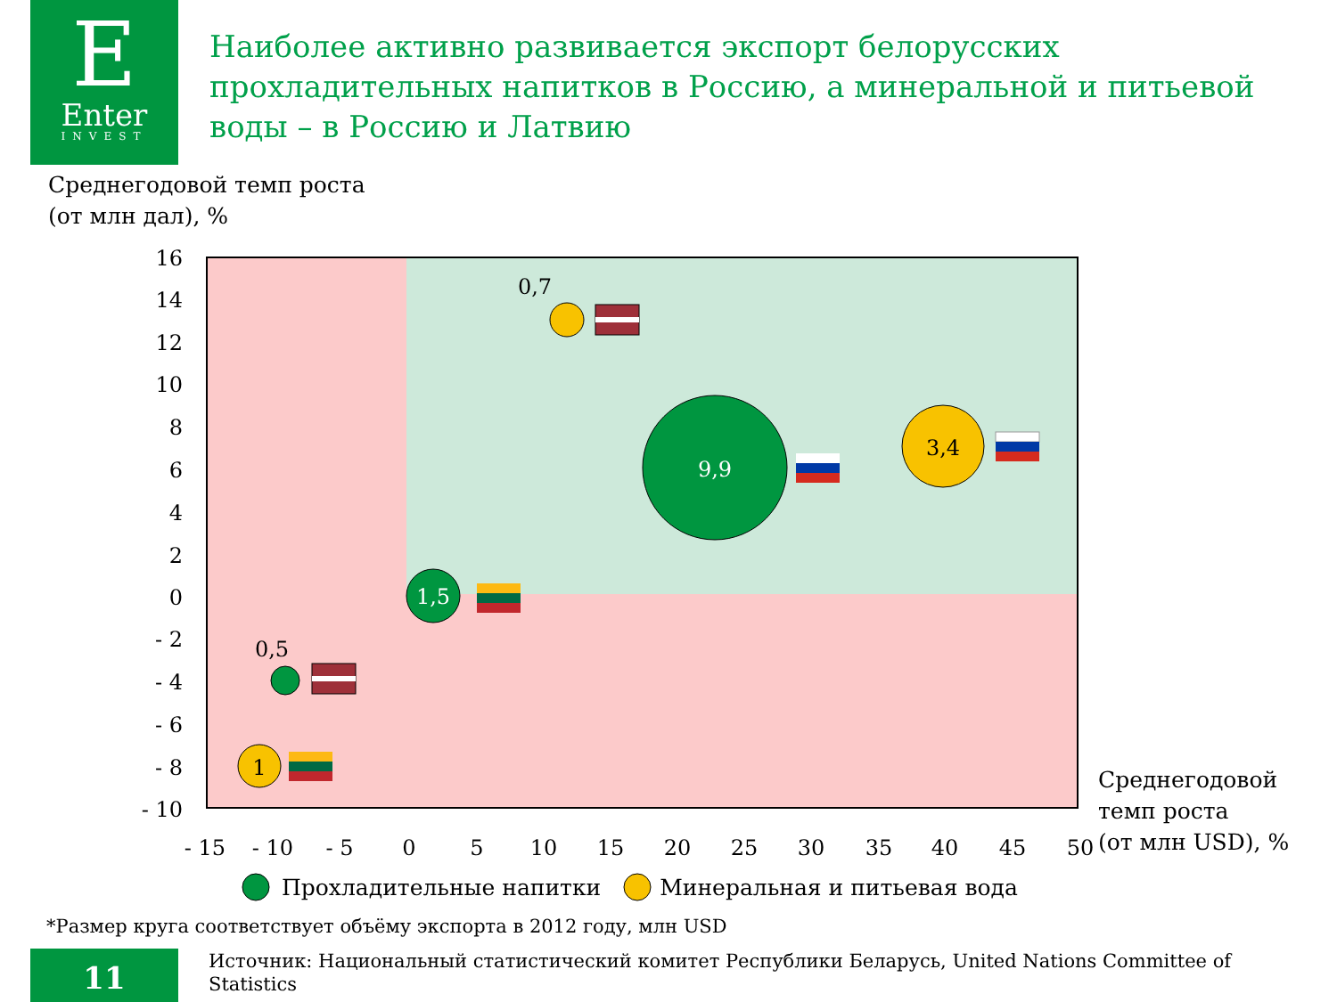E
Enter
INVEST
Наиболее активно развивается экспорт белорусских прохладительных напитков в Россию, а минеральной и питьевой воды – в Россию и Латвию
Среднегодовой темп роста
(от млн дал), %
16
14
12
10
8
6
4
2
0
- 2
- 4
- 6
- 8
- 10
- 15
- 10
- 5
0
5
10
15
20
25
30
35
40
45
50
9,9
3,4
1,5
0,7
0,5
1
Среднегодовой
темп роста
(от млн USD), %
Прохладительные напитки Минеральная и питьевая вода
*Размер круга соответствует объёму экспорта в 2012 году, млн USD
11
Источник: Национальный статистический комитет Республики Беларусь, United Nations Committee of Statistics